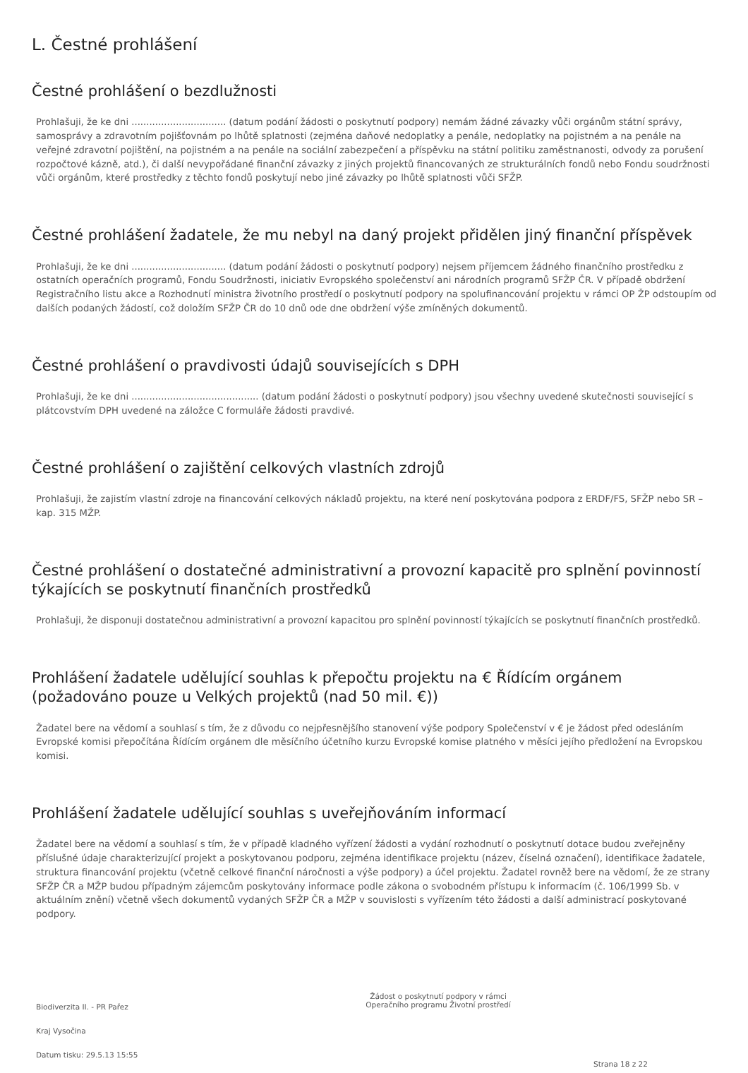L. Čestné prohlášení
Čestné prohlášení o bezdlužnosti
Prohlašuji, že ke dni ................................ (datum podání žádosti o poskytnutí podpory) nemám žádné závazky vůči orgánům státní správy, samosprávy a zdravotním pojišťovnám po lhůtě splatnosti (zejména daňové nedoplatky a penále, nedoplatky na pojistném a na penále na veřejné zdravotní pojištění, na pojistném a na penále na sociální zabezpečení a příspěvku na státní politiku zaměstnanosti, odvody za porušení rozpočtové kázně, atd.), či další nevypořádané finanční závazky z jiných projektů financovaných ze strukturálních fondů nebo Fondu soudržnosti vůči orgánům, které prostředky z těchto fondů poskytují nebo jiné závazky po lhůtě splatnosti vůči SFŽP.
Čestné prohlášení žadatele, že mu nebyl na daný projekt přidělen jiný finanční příspěvek
Prohlašuji, že ke dni ................................ (datum podání žádosti o poskytnutí podpory) nejsem příjemcem žádného finančního prostředku z ostatních operačních programů, Fondu Soudržnosti, iniciativ Evropského společenství ani národních programů SFŽP ČR. V případě obdržení Registračního listu akce a Rozhodnutí ministra životního prostředí o poskytnutí podpory na spolufinancování projektu v rámci OP ŽP odstoupím od dalších podaných žádostí, což doložím SFŽP ČR do 10 dnů ode dne obdržení výše zmíněných dokumentů.
Čestné prohlášení o pravdivosti údajů souvisejících s DPH
Prohlašuji, že ke dni ........................................... (datum podání žádosti o poskytnutí podpory) jsou všechny uvedené skutečnosti související s plátcovstvím DPH uvedené na záložce C formuláře žádosti pravdivé.
Čestné prohlášení o zajištění celkových vlastních zdrojů
Prohlašuji, že zajistím vlastní zdroje na financování celkových nákladů projektu, na které není poskytována podpora z ERDF/FS, SFŽP nebo SR – kap. 315 MŽP.
Čestné prohlášení o dostatečné administrativní a provozní kapacitě pro splnění povinností týkajících se poskytnutí finančních prostředků
Prohlašuji, že disponuji dostatečnou administrativní a provozní kapacitou pro splnění povinností týkajících se poskytnutí finančních prostředků.
Prohlášení žadatele udělující souhlas k přepočtu projektu na € Řídícím orgánem (požadováno pouze u Velkých projektů (nad 50 mil. €))
Žadatel bere na vědomí a souhlasí s tím, že z důvodu co nejpřesnějšího stanovení výše podpory Společenství v € je žádost před odesláním Evropské komisi přepočítána Řídícím orgánem dle měsíčního účetního kurzu Evropské komise platného v měsíci jejího předložení na Evropskou komisi.
Prohlášení žadatele udělující souhlas s uveřejňováním informací
Žadatel bere na vědomí a souhlasí s tím, že v případě kladného vyřízení žádosti a vydání rozhodnutí o poskytnutí dotace budou zveřejněny příslušné údaje charakterizující projekt a poskytovanou podporu, zejména identifikace projektu (název, číselná označení), identifikace žadatele, struktura financování projektu (včetně celkové finanční náročnosti a výše podpory) a účel projektu. Žadatel rovněž bere na vědomí, že ze strany SFŽP ČR a MŽP budou případným zájemcům poskytovány informace podle zákona o svobodném přístupu k informacím (č. 106/1999 Sb. v aktuálním znění) včetně všech dokumentů vydaných SFŽP ČR a MŽP v souvislosti s vyřízením této žádosti a další administrací poskytované podpory.
Biodiverzita II. - PR Pařez
Kraj Vysočina
Datum tisku: 29.5.13 15:55
Žádost o poskytnutí podpory v rámci
Operačního programu Životní prostředí
Strana 18 z 22